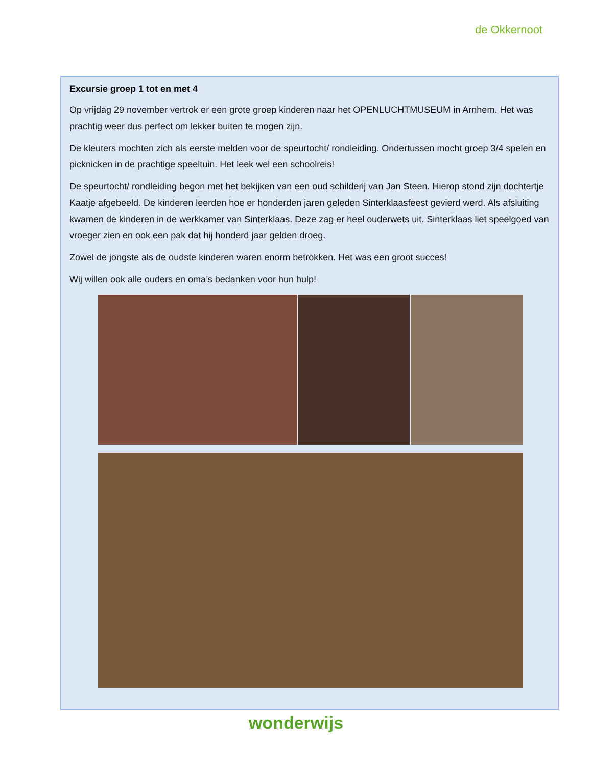de Okkernoot
Excursie groep 1 tot en met 4
Op vrijdag 29 november vertrok er een grote groep kinderen naar het OPENLUCHTMUSEUM in Arnhem. Het was prachtig weer dus perfect om lekker buiten te mogen zijn.
De kleuters mochten zich als eerste melden voor de speurtocht/ rondleiding. Ondertussen mocht groep 3/4 spelen en picknicken in de prachtige speeltuin. Het leek wel een schoolreis!
De speurtocht/ rondleiding begon met het bekijken van een oud schilderij van Jan Steen. Hierop stond zijn dochtertje Kaatje afgebeeld. De kinderen leerden hoe er honderden jaren geleden Sinterklaasfeest gevierd werd. Als afsluiting kwamen de kinderen in de werkkamer van Sinterklaas. Deze zag er heel ouderwets uit. Sinterklaas liet speelgoed van vroeger zien en ook een pak dat hij honderd jaar gelden droeg.
Zowel de jongste als de oudste kinderen waren enorm betrokken. Het was een groot succes!
Wij willen ook alle ouders en oma’s bedanken voor hun hulp!
wonderwijs